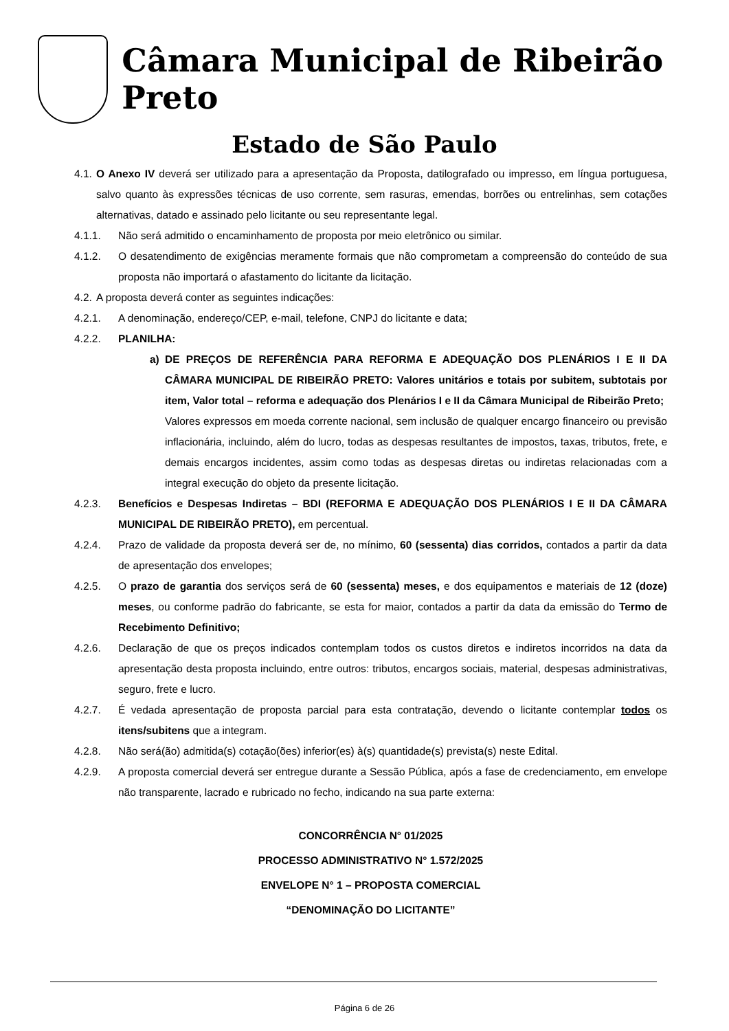Câmara Municipal de Ribeirão Preto
Estado de São Paulo
4.1. O Anexo IV deverá ser utilizado para a apresentação da Proposta, datilografado ou impresso, em língua portuguesa, salvo quanto às expressões técnicas de uso corrente, sem rasuras, emendas, borrões ou entrelinhas, sem cotações alternativas, datado e assinado pelo licitante ou seu representante legal.
4.1.1. Não será admitido o encaminhamento de proposta por meio eletrônico ou similar.
4.1.2. O desatendimento de exigências meramente formais que não comprometam a compreensão do conteúdo de sua proposta não importará o afastamento do licitante da licitação.
4.2. A proposta deverá conter as seguintes indicações:
4.2.1. A denominação, endereço/CEP, e-mail, telefone, CNPJ do licitante e data;
4.2.2. PLANILHA:
a) DE PREÇOS DE REFERÊNCIA PARA REFORMA E ADEQUAÇÃO DOS PLENÁRIOS I E II DA CÂMARA MUNICIPAL DE RIBEIRÃO PRETO: Valores unitários e totais por subitem, subtotais por item, Valor total – reforma e adequação dos Plenários I e II da Câmara Municipal de Ribeirão Preto;
Valores expressos em moeda corrente nacional, sem inclusão de qualquer encargo financeiro ou previsão inflacionária, incluindo, além do lucro, todas as despesas resultantes de impostos, taxas, tributos, frete, e demais encargos incidentes, assim como todas as despesas diretas ou indiretas relacionadas com a integral execução do objeto da presente licitação.
4.2.3. Benefícios e Despesas Indiretas – BDI (REFORMA E ADEQUAÇÃO DOS PLENÁRIOS I E II DA CÂMARA MUNICIPAL DE RIBEIRÃO PRETO), em percentual.
4.2.4. Prazo de validade da proposta deverá ser de, no mínimo, 60 (sessenta) dias corridos, contados a partir da data de apresentação dos envelopes;
4.2.5. O prazo de garantia dos serviços será de 60 (sessenta) meses, e dos equipamentos e materiais de 12 (doze) meses, ou conforme padrão do fabricante, se esta for maior, contados a partir da data da emissão do Termo de Recebimento Definitivo;
4.2.6. Declaração de que os preços indicados contemplam todos os custos diretos e indiretos incorridos na data da apresentação desta proposta incluindo, entre outros: tributos, encargos sociais, material, despesas administrativas, seguro, frete e lucro.
4.2.7. É vedada apresentação de proposta parcial para esta contratação, devendo o licitante contemplar todos os itens/subitens que a integram.
4.2.8. Não será(ão) admitida(s) cotação(ões) inferior(es) à(s) quantidade(s) prevista(s) neste Edital.
4.2.9. A proposta comercial deverá ser entregue durante a Sessão Pública, após a fase de credenciamento, em envelope não transparente, lacrado e rubricado no fecho, indicando na sua parte externa:
CONCORRÊNCIA N° 01/2025
PROCESSO ADMINISTRATIVO N° 1.572/2025
ENVELOPE N° 1 – PROPOSTA COMERCIAL
“DENOMINAÇÃO DO LICITANTE”
Página 6 de 26